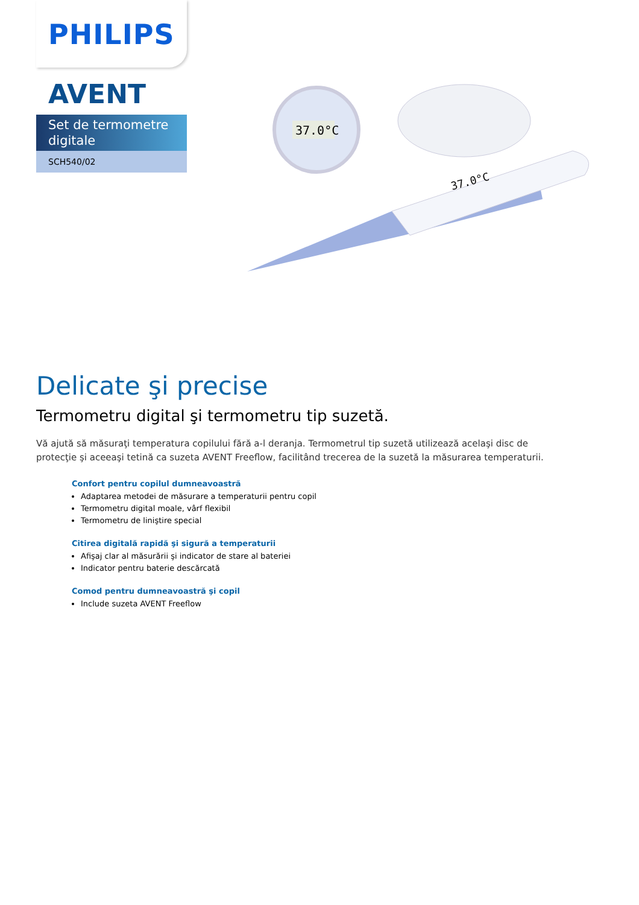PHILIPS
AVENT
Set de termometre digitale
SCH540/02
37.0°C
37.0°C
Delicate şi precise
Termometru digital şi termometru tip suzetă.
Vă ajută să măsuraţi temperatura copilului fără a-l deranja. Termometrul tip suzetă utilizează acelaşi disc de protecţie şi aceeaşi tetină ca suzeta AVENT Freeflow, facilitând trecerea de la suzetă la măsurarea temperaturii.
Confort pentru copilul dumneavoastră
Adaptarea metodei de măsurare a temperaturii pentru copil
Termometru digital moale, vârf flexibil
Termometru de liniştire special
Citirea digitală rapidă şi sigură a temperaturii
Afişaj clar al măsurării şi indicator de stare al bateriei
Indicator pentru baterie descărcată
Comod pentru dumneavoastră şi copil
Include suzeta AVENT Freeflow